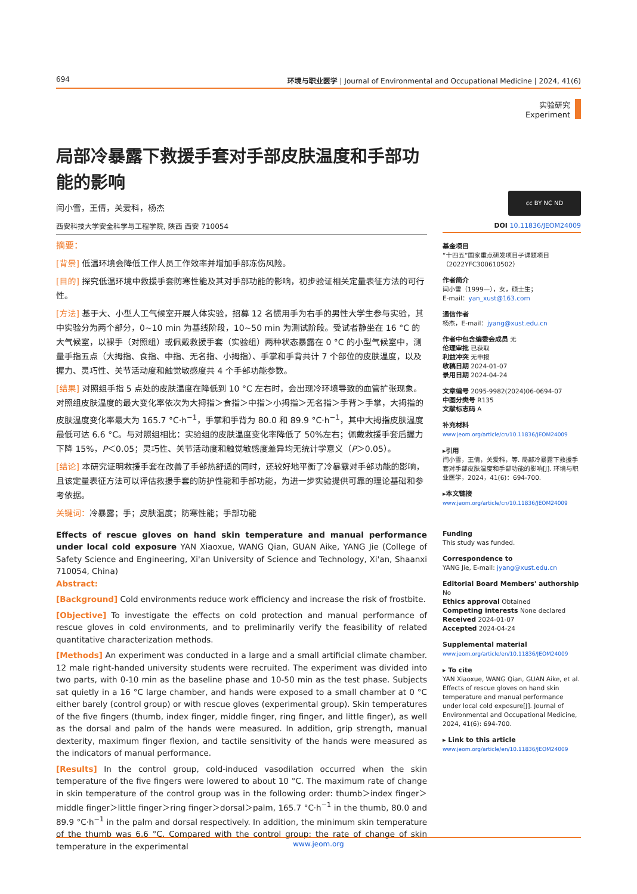694 环境与职业医学 | Journal of Environmental and Occupational Medicine | 2024, 41(6)
实验研究
Experiment
局部冷暴露下救援手套对手部皮肤温度和手部功能的影响
闫小雪，王倩，关爱科，杨杰
西安科技大学安全科学与工程学院, 陕西 西安 710054
cc BY NC ND
DOI 10.11836/JEOM24009
摘要：
[背景] 低温环境会降低工作人员工作效率并增加手部冻伤风险。
[目的] 探究低温环境中救援手套防寒性能及其对手部功能的影响，初步验证相关定量表征方法的可行性。
[方法] 基于大、小型人工气候室开展人体实验，招募 12 名惯用手为右手的男性大学生参与实验，其中实验分为两个部分，0~10 min 为基线阶段，10~50 min 为测试阶段。受试者静坐在 16 °C 的大气候室，以裸手（对照组）或佩戴救援手套（实验组）两种状态暴露在 0 °C 的小型气候室中，测量手指五点（大拇指、食指、中指、无名指、小拇指）、手掌和手背共计 7 个部位的皮肤温度，以及握力、灵巧性、关节活动度和触觉敏感度共 4 个手部功能参数。
[结果] 对照组手指 5 点处的皮肤温度在降低到 10 °C 左右时，会出现冷环境导致的血管扩张现象。对照组皮肤温度的最大变化率依次为大拇指＞食指＞中指＞小拇指＞无名指＞手背＞手掌，大拇指的皮肤温度变化率最大为 165.7 °C·h<sup>−1</sup>，手掌和手背为 80.0 和 89.9 °C·h<sup>−1</sup>，其中大拇指皮肤温度最低可达 6.6 °C。与对照组相比：实验组的皮肤温度变化率降低了 50%左右；佩戴救援手套后握力下降 15%，P＜0.05；灵巧性、关节活动度和触觉敏感度差异均无统计学意义（P＞0.05）。
[结论] 本研究证明救援手套在改善了手部热舒适的同时，还较好地平衡了冷暴露对手部功能的影响，且该定量表征方法可以评估救援手套的防护性能和手部功能，为进一步实验提供可靠的理论基础和参考依据。
关键词：冷暴露；手；皮肤温度；防寒性能；手部功能
Effects of rescue gloves on hand skin temperature and manual performance under local cold exposure YAN Xiaoxue, WANG Qian, GUAN Aike, YANG Jie (College of Safety Science and Engineering, Xi'an University of Science and Technology, Xi'an, Shaanxi 710054, China)
Abstract:
[Background] Cold environments reduce work efficiency and increase the risk of frostbite.
[Objective] To investigate the effects on cold protection and manual performance of rescue gloves in cold environments, and to preliminarily verify the feasibility of related quantitative characterization methods.
[Methods] An experiment was conducted in a large and a small artificial climate chamber. 12 male right-handed university students were recruited. The experiment was divided into two parts, with 0-10 min as the baseline phase and 10-50 min as the test phase. Subjects sat quietly in a 16 °C large chamber, and hands were exposed to a small chamber at 0 °C either barely (control group) or with rescue gloves (experimental group). Skin temperatures of the five fingers (thumb, index finger, middle finger, ring finger, and little finger), as well as the dorsal and palm of the hands were measured. In addition, grip strength, manual dexterity, maximum finger flexion, and tactile sensitivity of the hands were measured as the indicators of manual performance.
[Results] In the control group, cold-induced vasodilation occurred when the skin temperature of the five fingers were lowered to about 10 °C. The maximum rate of change in skin temperature of the control group was in the following order: thumb＞index finger＞middle finger＞little finger＞ring finger＞dorsal＞palm, 165.7 °C·h<sup>−1</sup> in the thumb, 80.0 and 89.9 °C·h<sup>−1</sup> in the palm and dorsal respectively. In addition, the minimum skin temperature of the thumb was 6.6 °C. Compared with the control group: the rate of change of skin temperature in the experimental
基金项目
“十四五”国家重点研发项目子课题项目（2022YFC300610502）
作者简介
闫小雪（1999—），女，硕士生；
E-mail：yan_xust@163.com
通信作者
杨杰，E-mail：jyang@xust.edu.cn
作者中包含编委会成员 无
伦理审批 已获取
利益冲突 无申报
收稿日期 2024-01-07
录用日期 2024-04-24
文章编号 2095-9982(2024)06-0694-07
中图分类号 R135
文献标志码 A
补充材料
www.jeom.org/article/cn/10.11836/JEOM24009
▸引用
闫小雪，王倩，关爱科，等. 局部冷暴露下救援手套对手部皮肤温度和手部功能的影响[J]. 环境与职业医学，2024，41(6)：694-700.
▸本文链接
www.jeom.org/article/cn/10.11836/JEOM24009
Funding
This study was funded.
Correspondence to
YANG Jie, E-mail: jyang@xust.edu.cn
Editorial Board Members' authorship No
Ethics approval Obtained
Competing interests None declared
Received 2024-01-07
Accepted 2024-04-24
Supplemental material
www.jeom.org/article/en/10.11836/JEOM24009
▸ To cite
YAN Xiaoxue, WANG Qian, GUAN Aike, et al. Effects of rescue gloves on hand skin temperature and manual performance under local cold exposure[J]. Journal of Environmental and Occupational Medicine, 2024, 41(6): 694-700.
▸ Link to this article
www.jeom.org/article/en/10.11836/JEOM24009
www.jeom.org